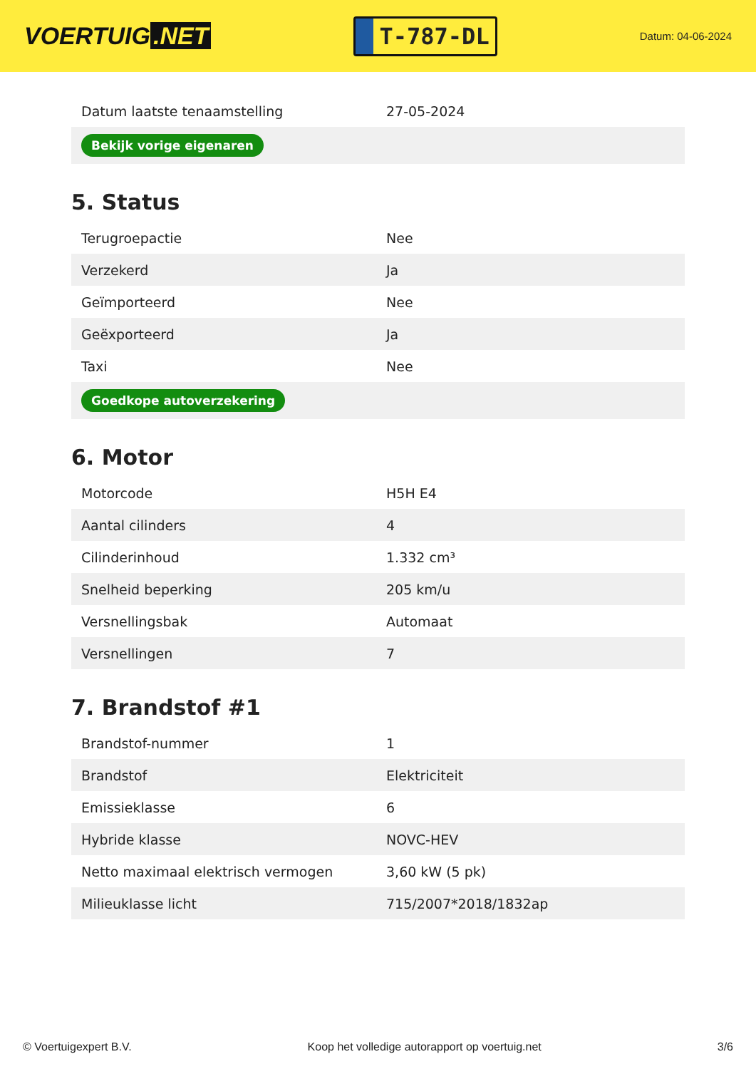VOERTUIG.NET
T-787-DL
Datum: 04-06-2024
| Datum laatste tenaamstelling | 27-05-2024 |
| Bekijk vorige eigenaren | |
5. Status
| Terugroepactie | Nee |
| Verzekerd | Ja |
| Geïmporteerd | Nee |
| Geëxporteerd | Ja |
| Taxi | Nee |
| Goedkope autoverzekering | |
6. Motor
| Motorcode | H5H E4 |
| Aantal cilinders | 4 |
| Cilinderinhoud | 1.332 cm³ |
| Snelheid beperking | 205 km/u |
| Versnellingsbak | Automaat |
| Versnellingen | 7 |
7. Brandstof #1
| Brandstof-nummer | 1 |
| Brandstof | Elektriciteit |
| Emissieklasse | 6 |
| Hybride klasse | NOVC-HEV |
| Netto maximaal elektrisch vermogen | 3,60 kW (5 pk) |
| Milieuklasse licht | 715/2007*2018/1832ap |
© Voertuigexpert B.V. Koop het volledige autorapport op voertuig.net 3/6